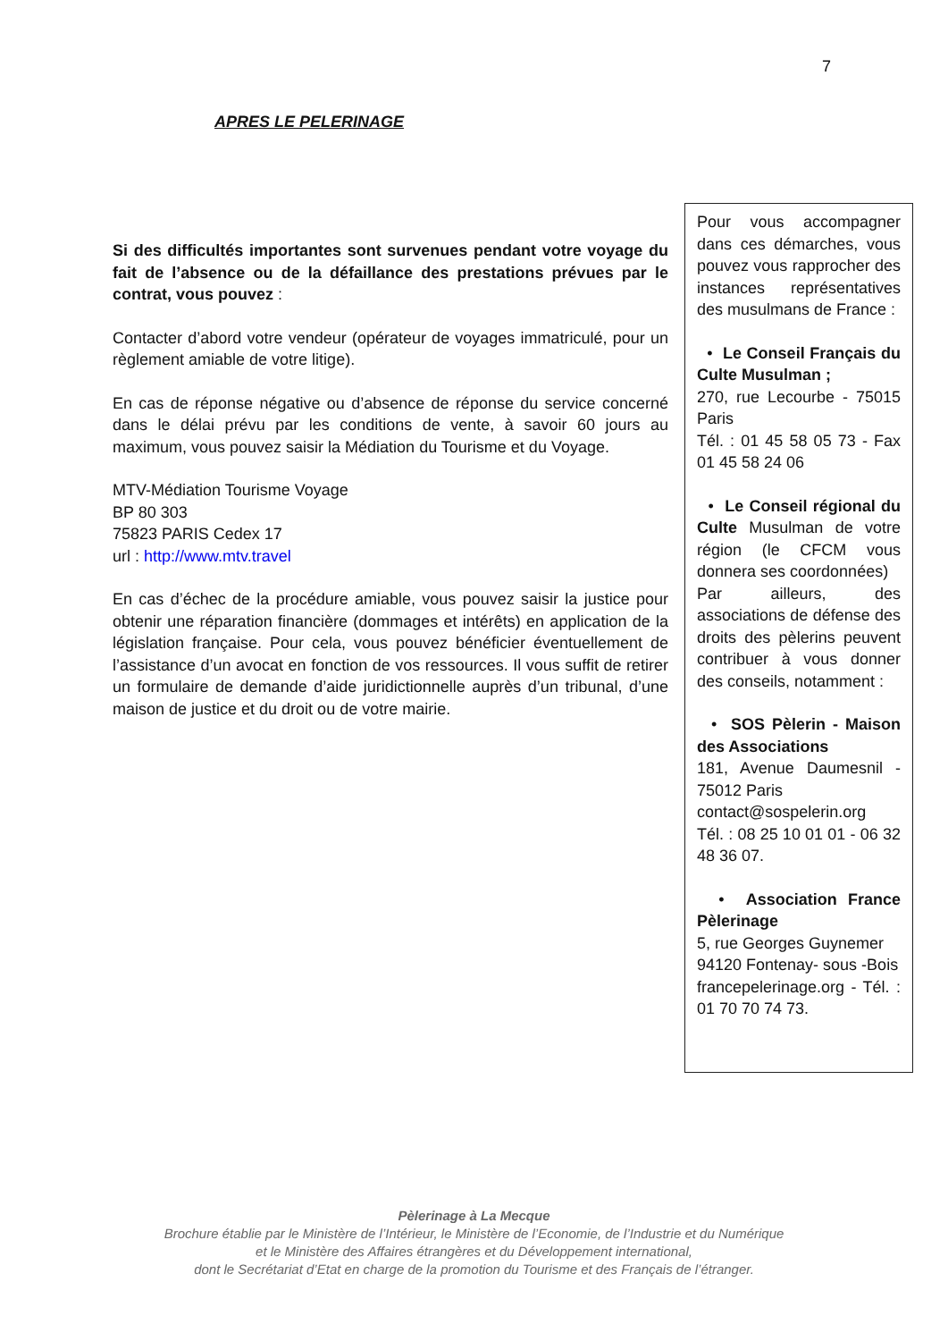7
APRES LE PELERINAGE
Si des difficultés importantes sont survenues pendant votre voyage du fait de l’absence ou de la défaillance des prestations prévues par le contrat, vous pouvez :
Contacter d’abord votre vendeur (opérateur de voyages immatriculé, pour un règlement amiable de votre litige).
En cas de réponse négative ou d’absence de réponse du service concerné dans le délai prévu par les conditions de vente, à savoir 60 jours au maximum, vous pouvez saisir la Médiation du Tourisme et du Voyage.
MTV-Médiation Tourisme Voyage
BP 80 303
75823 PARIS Cedex 17
url : http://www.mtv.travel
En cas d’échec de la procédure amiable, vous pouvez saisir la justice pour obtenir une réparation financière (dommages et intérêts) en application de la législation française. Pour cela, vous pouvez bénéficier éventuellement de l’assistance d’un avocat en fonction de vos ressources. Il vous suffit de retirer un formulaire de demande d’aide juridictionnelle auprès d’un tribunal, d’une maison de justice et du droit ou de votre mairie.
Pour vous accompagner dans ces démarches, vous pouvez vous rapprocher des instances représentatives des musulmans de France :
• Le Conseil Français du Culte Musulman ;
270, rue Lecourbe - 75015 Paris
Tél. : 01 45 58 05 73 - Fax 01 45 58 24 06
• Le Conseil régional du Culte Musulman de votre région (le CFCM vous donnera ses coordonnées)
Par ailleurs, des associations de défense des droits des pèlerins peuvent contribuer à vous donner des conseils, notamment :
• SOS Pèlerin - Maison des Associations
181, Avenue Daumesnil - 75012 Paris
contact@sospelerin.org
Tél. : 08 25 10 01 01 - 06 32 48 36 07.
• Association France Pèlerinage
5, rue Georges Guynemer
94120 Fontenay- sous -Bois
francepelerinage.org - Tél. : 01 70 70 74 73.
Pèlerinage à La Mecque
Brochure établie par le Ministère de l’Intérieur, le Ministère de l’Economie, de l’Industrie et du Numérique
et le Ministère des Affaires étrangères et du Développement international,
dont le Secrétariat d’Etat en charge de la promotion du Tourisme et des Français de l’étranger.